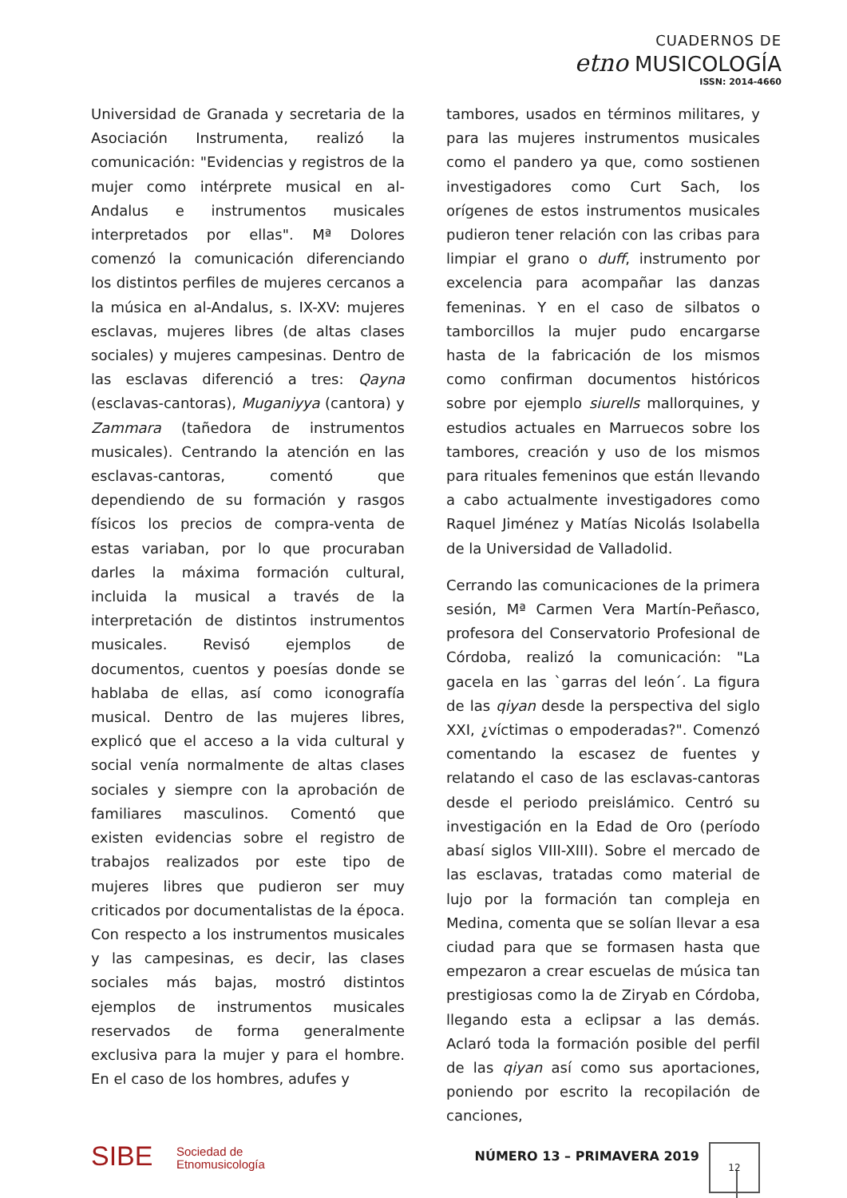CUADERNOS DE
etno MUSICOLOGÍA
ISSN: 2014-4660
Universidad de Granada y secretaria de la Asociación Instrumenta, realizó la comunicación: "Evidencias y registros de la mujer como intérprete musical en al-Andalus e instrumentos musicales interpretados por ellas". Mª Dolores comenzó la comunicación diferenciando los distintos perfiles de mujeres cercanos a la música en al-Andalus, s. IX-XV: mujeres esclavas, mujeres libres (de altas clases sociales) y mujeres campesinas. Dentro de las esclavas diferenció a tres: Qayna (esclavas-cantoras), Muganiyya (cantora) y Zammara (tañedora de instrumentos musicales). Centrando la atención en las esclavas-cantoras, comentó que dependiendo de su formación y rasgos físicos los precios de compra-venta de estas variaban, por lo que procuraban darles la máxima formación cultural, incluida la musical a través de la interpretación de distintos instrumentos musicales. Revisó ejemplos de documentos, cuentos y poesías donde se hablaba de ellas, así como iconografía musical. Dentro de las mujeres libres, explicó que el acceso a la vida cultural y social venía normalmente de altas clases sociales y siempre con la aprobación de familiares masculinos. Comentó que existen evidencias sobre el registro de trabajos realizados por este tipo de mujeres libres que pudieron ser muy criticados por documentalistas de la época. Con respecto a los instrumentos musicales y las campesinas, es decir, las clases sociales más bajas, mostró distintos ejemplos de instrumentos musicales reservados de forma generalmente exclusiva para la mujer y para el hombre. En el caso de los hombres, adufes y
tambores, usados en términos militares, y para las mujeres instrumentos musicales como el pandero ya que, como sostienen investigadores como Curt Sach, los orígenes de estos instrumentos musicales pudieron tener relación con las cribas para limpiar el grano o duff, instrumento por excelencia para acompañar las danzas femeninas. Y en el caso de silbatos o tamborcillos la mujer pudo encargarse hasta de la fabricación de los mismos como confirman documentos históricos sobre por ejemplo siurells mallorquines, y estudios actuales en Marruecos sobre los tambores, creación y uso de los mismos para rituales femeninos que están llevando a cabo actualmente investigadores como Raquel Jiménez y Matías Nicolás Isolabella de la Universidad de Valladolid.
Cerrando las comunicaciones de la primera sesión, Mª Carmen Vera Martín-Peñasco, profesora del Conservatorio Profesional de Córdoba, realizó la comunicación: "La gacela en las `garras del león´. La figura de las qiyan desde la perspectiva del siglo XXI, ¿víctimas o empoderadas?". Comenzó comentando la escasez de fuentes y relatando el caso de las esclavas-cantoras desde el periodo preislámico. Centró su investigación en la Edad de Oro (período abasí siglos VIII-XIII). Sobre el mercado de las esclavas, tratadas como material de lujo por la formación tan compleja en Medina, comenta que se solían llevar a esa ciudad para que se formasen hasta que empezaron a crear escuelas de música tan prestigiosas como la de Ziryab en Córdoba, llegando esta a eclipsar a las demás. Aclaró toda la formación posible del perfil de las qiyan así como sus aportaciones, poniendo por escrito la recopilación de canciones,
SIBE Sociedad de
Etnomusicología
NÚMERO 13 – PRIMAVERA 2019
12